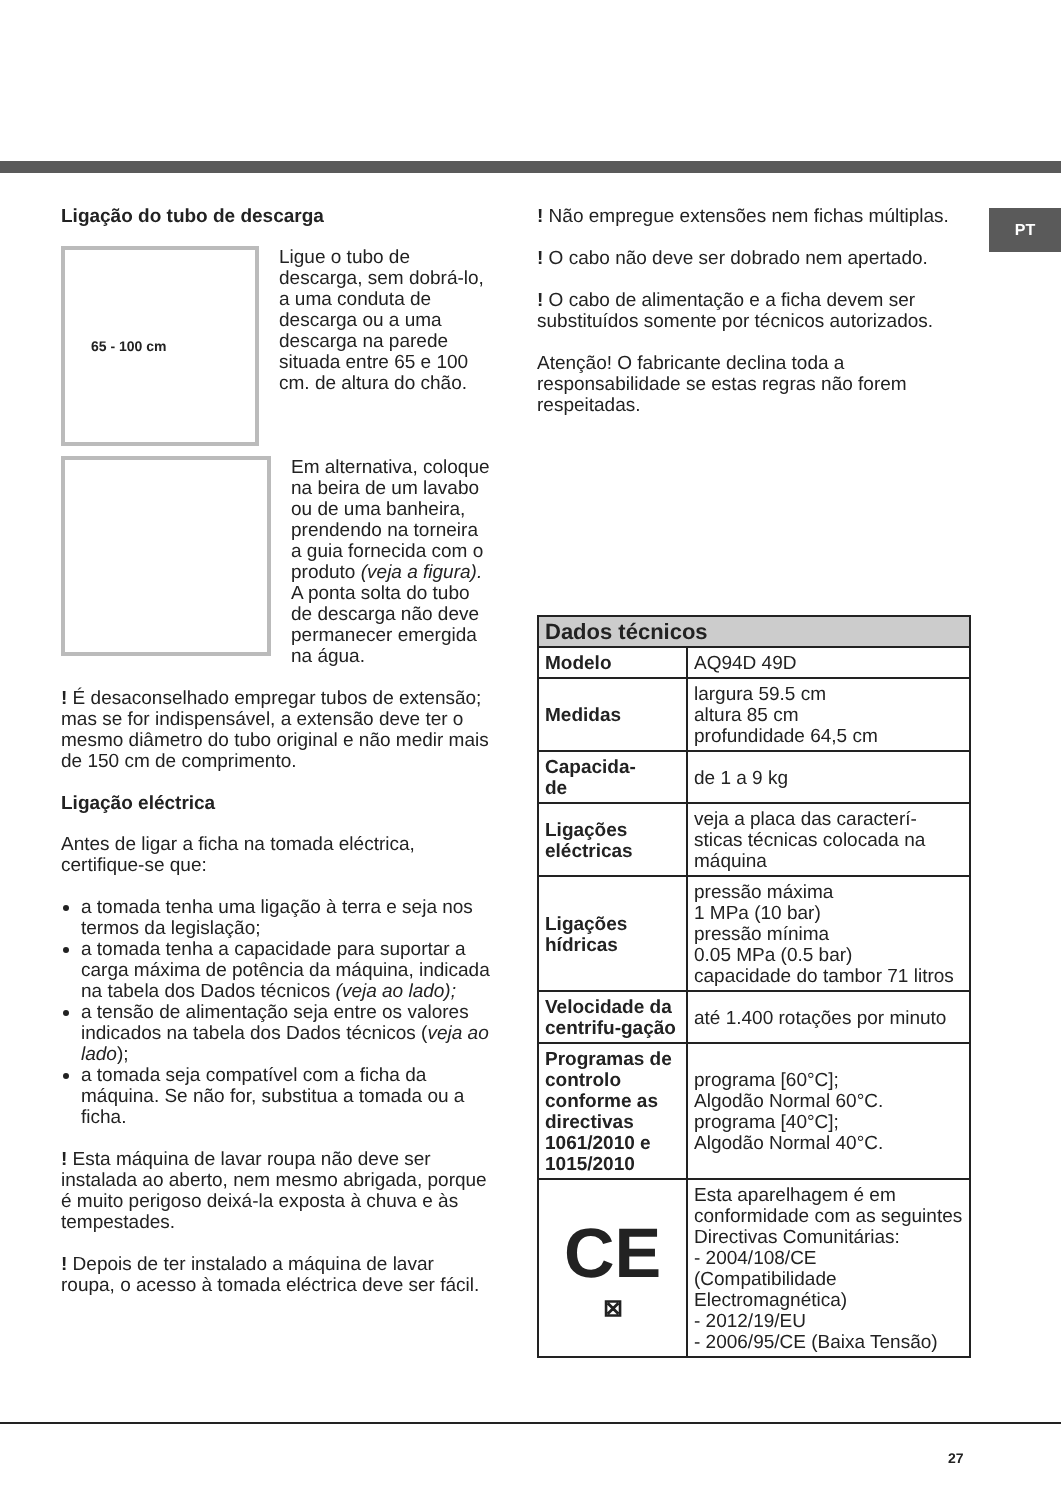PT
Ligação do tubo de descarga
65 - 100 cm
Ligue o tubo de descarga, sem dobrá-lo, a uma conduta de descarga ou a uma descarga na parede situada entre 65 e 100 cm. de altura do chão.
Em alternativa, coloque na beira de um lavabo ou de uma banheira, prendendo na torneira a guia fornecida com o produto (veja a figura).
A ponta solta do tubo de descarga não deve permanecer emergida na água.
! É desaconselhado empregar tubos de extensão; mas se for indispensável, a extensão deve ter o mesmo diâmetro do tubo original e não medir mais de 150 cm de comprimento.
Ligação eléctrica
Antes de ligar a ficha na tomada eléctrica, certifique-se que:
a tomada tenha uma ligação à terra e seja nos termos da legislação;
a tomada tenha a capacidade para suportar a carga máxima de potência da máquina, indicada na tabela dos Dados técnicos (veja ao lado);
a tensão de alimentação seja entre os valores indicados na tabela dos Dados técnicos (veja ao lado);
a tomada seja compatível com a ficha da máquina. Se não for, substitua a tomada ou a ficha.
! Esta máquina de lavar roupa não deve ser instalada ao aberto, nem mesmo abrigada, porque é muito perigoso deixá-la exposta à chuva e às tempestades.
! Depois de ter instalado a máquina de lavar roupa, o acesso à tomada eléctrica deve ser fácil.
! Não empregue extensões nem fichas múltiplas.
! O cabo não deve ser dobrado nem apertado.
! O cabo de alimentação e a ficha devem ser substituídos somente por técnicos autorizados.
Atenção! O fabricante declina toda a responsabilidade se estas regras não forem respeitadas.
| Dados técnicos | |
| --- | --- |
| Modelo | AQ94D 49D |
| Medidas | largura 59.5 cm altura 85 cm profundidade 64,5 cm |
| Capacida- de | de 1 a 9 kg |
| Ligações eléctricas | veja a placa das caracterí-sticas técnicas colocada na máquina |
| Ligações hídricas | pressão máxima 1 MPa (10 bar) pressão mínima 0.05 MPa (0.5 bar) capacidade do tambor 71 litros |
| Velocidade da centrifu-gação | até 1.400 rotações por minuto |
| Programas de controlo conforme as directivas 1061/2010 e 1015/2010 | programa [60°C]; Algodão Normal 60°C. programa [40°C]; Algodão Normal 40°C. |
| CE ⊠ | Esta aparelhagem é em conformidade com as seguintes Directivas Comunitárias: - 2004/108/CE (Compatibilidade Electromagnética) - 2012/19/EU - 2006/95/CE (Baixa Tensão) |
27